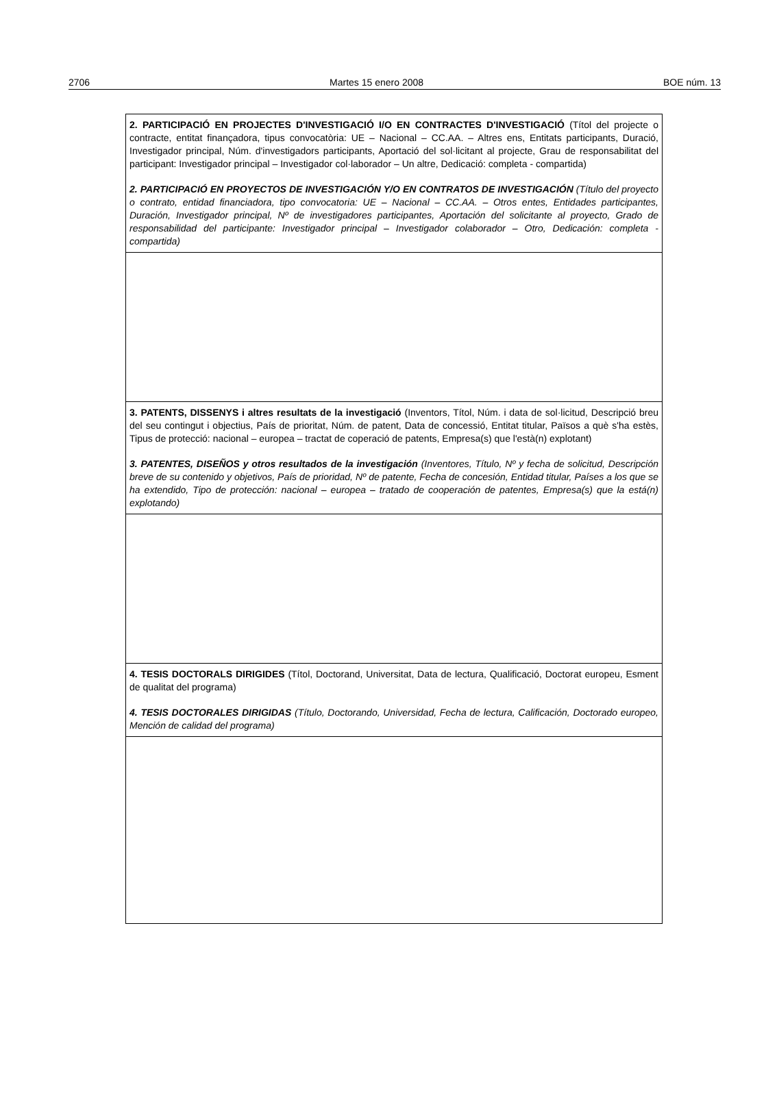2706 Martes 15 enero 2008 BOE núm. 13
| 2. PARTICIPACIÓ EN PROJECTES D'INVESTIGACIÓ I/O EN CONTRACTES D'INVESTIGACIÓ (Títol del projecte o contracte, entitat finançadora, tipus convocatòria: UE – Nacional – CC.AA. – Altres ens, Entitats participants, Duració, Investigador principal, Núm. d'investigadors participants, Aportació del sol·licitant al projecte, Grau de responsabilitat del participant: Investigador principal – Investigador col·laborador – Un altre, Dedicació: completa - compartida) 2. PARTICIPACIÓ EN PROYECTOS DE INVESTIGACIÓN Y/O EN CONTRATOS DE INVESTIGACIÓN (Título del proyecto o contrato, entidad financiadora, tipo convocatoria: UE – Nacional – CC.AA. – Otros entes, Entidades participantes, Duración, Investigador principal, Nº de investigadores participantes, Aportación del solicitante al proyecto, Grado de responsabilidad del participante: Investigador principal – Investigador colaborador – Otro, Dedicación: completa - compartida) |
| 3. PATENTS, DISSENYS i altres resultats de la investigació (Inventors, Títol, Núm. i data de sol·licitud, Descripció breu del seu contingut i objectius, País de prioritat, Núm. de patent, Data de concessió, Entitat titular, Països a què s'ha estès, Tipus de protecció: nacional – europea – tractat de coperació de patents, Empresa(s) que l'està(n) explotant) 3. PATENTES, DISEÑOS y otros resultados de la investigación (Inventores, Título, Nº y fecha de solicitud, Descripción breve de su contenido y objetivos, País de prioridad, Nº de patente, Fecha de concesión, Entidad titular, Países a los que se ha extendido, Tipo de protección: nacional – europea – tratado de cooperación de patentes, Empresa(s) que la está(n) explotando) |
| 4. TESIS DOCTORALS DIRIGIDES (Títol, Doctorand, Universitat, Data de lectura, Qualificació, Doctorat europeu, Esment de qualitat del programa) 4. TESIS DOCTORALES DIRIGIDAS (Título, Doctorando, Universidad, Fecha de lectura, Calificación, Doctorado europeo, Mención de calidad del programa) |